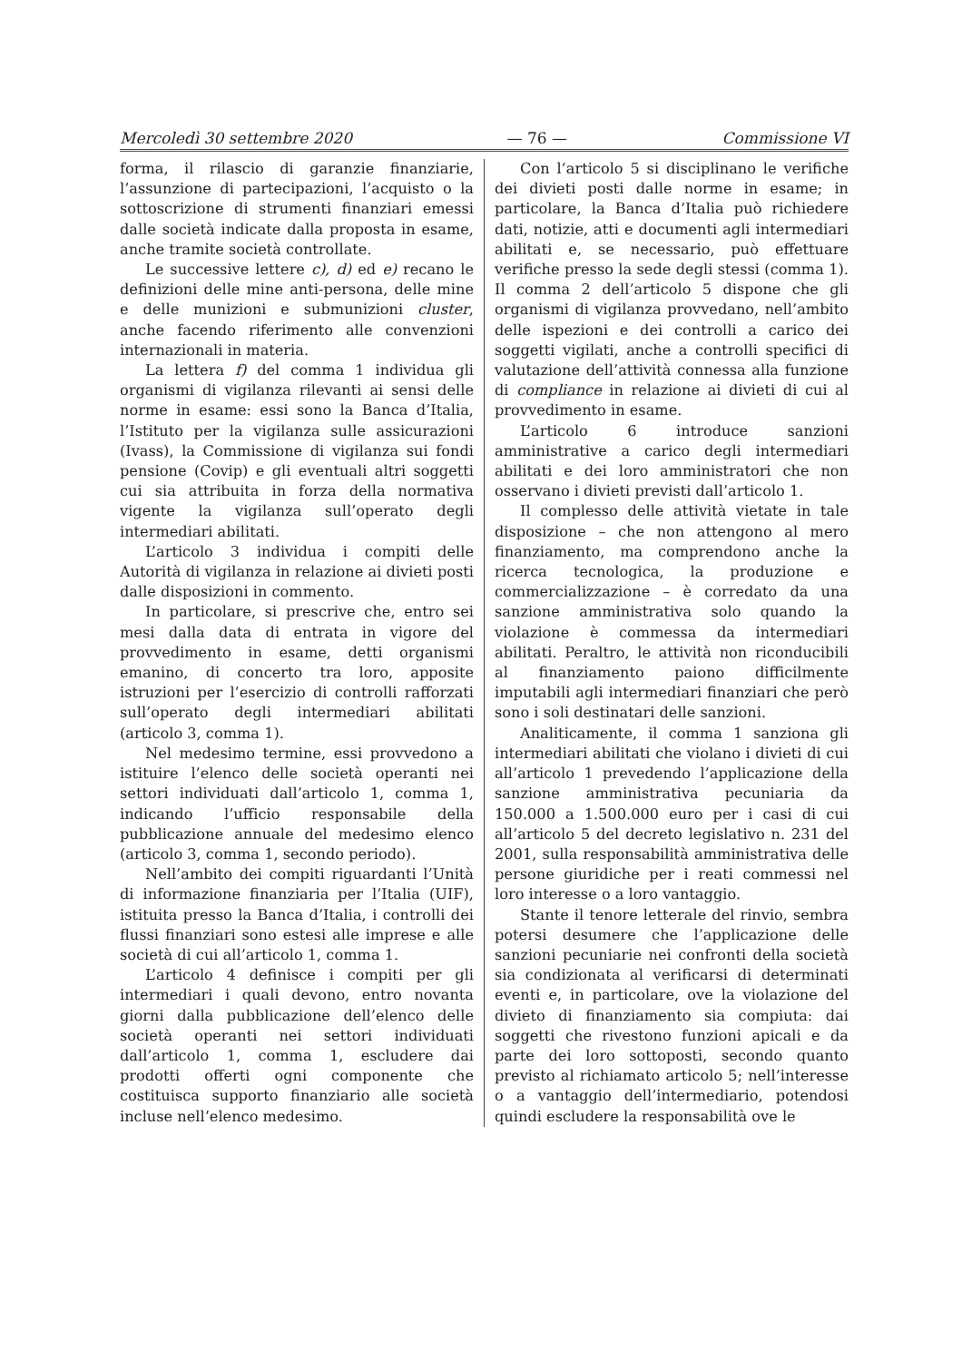Mercoledì 30 settembre 2020 — 76 — Commissione VI
forma, il rilascio di garanzie finanziarie, l’assunzione di partecipazioni, l’acquisto o la sottoscrizione di strumenti finanziari emessi dalle società indicate dalla proposta in esame, anche tramite società controllate.
Le successive lettere c), d) ed e) recano le definizioni delle mine anti-persona, delle mine e delle munizioni e submunizioni cluster, anche facendo riferimento alle convenzioni internazionali in materia.
La lettera f) del comma 1 individua gli organismi di vigilanza rilevanti ai sensi delle norme in esame: essi sono la Banca d’Italia, l’Istituto per la vigilanza sulle assicurazioni (Ivass), la Commissione di vigilanza sui fondi pensione (Covip) e gli eventuali altri soggetti cui sia attribuita in forza della normativa vigente la vigilanza sull’operato degli intermediari abilitati.
L’articolo 3 individua i compiti delle Autorità di vigilanza in relazione ai divieti posti dalle disposizioni in commento.
In particolare, si prescrive che, entro sei mesi dalla data di entrata in vigore del provvedimento in esame, detti organismi emanino, di concerto tra loro, apposite istruzioni per l’esercizio di controlli rafforzati sull’operato degli intermediari abilitati (articolo 3, comma 1).
Nel medesimo termine, essi provvedono a istituire l’elenco delle società operanti nei settori individuati dall’articolo 1, comma 1, indicando l’ufficio responsabile della pubblicazione annuale del medesimo elenco (articolo 3, comma 1, secondo periodo).
Nell’ambito dei compiti riguardanti l’Unità di informazione finanziaria per l’Italia (UIF), istituita presso la Banca d’Italia, i controlli dei flussi finanziari sono estesi alle imprese e alle società di cui all’articolo 1, comma 1.
L’articolo 4 definisce i compiti per gli intermediari i quali devono, entro novanta giorni dalla pubblicazione dell’elenco delle società operanti nei settori individuati dall’articolo 1, comma 1, escludere dai prodotti offerti ogni componente che costituisca supporto finanziario alle società incluse nell’elenco medesimo.
Con l’articolo 5 si disciplinano le verifiche dei divieti posti dalle norme in esame; in particolare, la Banca d’Italia può richiedere dati, notizie, atti e documenti agli intermediari abilitati e, se necessario, può effettuare verifiche presso la sede degli stessi (comma 1). Il comma 2 dell’articolo 5 dispone che gli organismi di vigilanza provvedano, nell’ambito delle ispezioni e dei controlli a carico dei soggetti vigilati, anche a controlli specifici di valutazione dell’attività connessa alla funzione di compliance in relazione ai divieti di cui al provvedimento in esame.
L’articolo 6 introduce sanzioni amministrative a carico degli intermediari abilitati e dei loro amministratori che non osservano i divieti previsti dall’articolo 1.
Il complesso delle attività vietate in tale disposizione – che non attengono al mero finanziamento, ma comprendono anche la ricerca tecnologica, la produzione e commercializzazione – è corredato da una sanzione amministrativa solo quando la violazione è commessa da intermediari abilitati. Peraltro, le attività non riconducibili al finanziamento paiono difficilmente imputabili agli intermediari finanziari che però sono i soli destinatari delle sanzioni.
Analiticamente, il comma 1 sanziona gli intermediari abilitati che violano i divieti di cui all’articolo 1 prevedendo l’applicazione della sanzione amministrativa pecuniaria da 150.000 a 1.500.000 euro per i casi di cui all’articolo 5 del decreto legislativo n. 231 del 2001, sulla responsabilità amministrativa delle persone giuridiche per i reati commessi nel loro interesse o a loro vantaggio.
Stante il tenore letterale del rinvio, sembra potersi desumere che l’applicazione delle sanzioni pecuniarie nei confronti della società sia condizionata al verificarsi di determinati eventi e, in particolare, ove la violazione del divieto di finanziamento sia compiuta: dai soggetti che rivestono funzioni apicali e da parte dei loro sottoposti, secondo quanto previsto al richiamato articolo 5; nell’interesse o a vantaggio dell’intermediario, potendosi quindi escludere la responsabilità ove le